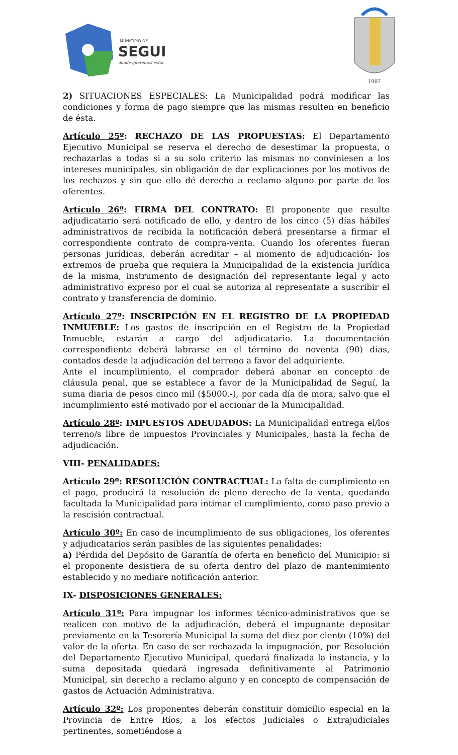MUNICIPIO DE
SEGUI
donde queremos estar
1907
2) SITUACIONES ESPECIALES: La Municipalidad podrá modificar las condiciones y forma de pago siempre que las mismas resulten en beneficio de ésta.
Artículo 25º: RECHAZO DE LAS PROPUESTAS: El Departamento Ejecutivo Municipal se reserva el derecho de desestimar la propuesta, o rechazarlas a todas si a su solo criterio las mismas no conviniesen a los intereses municipales, sin obligación de dar explicaciones por los motivos de los rechazos y sin que ello dé derecho a reclamo alguno por parte de los oferentes.
Artículo 26º: FIRMA DEL CONTRATO: El proponente que resulte adjudicatario será notificado de ello, y dentro de los cinco (5) días hábiles administrativos de recibida la notificación deberá presentarse a firmar el correspondiente contrato de compra-venta. Cuando los oferentes fueran personas jurídicas, deberán acreditar – al momento de adjudicación- los extremos de prueba que requiera la Municipalidad de la existencia jurídica de la misma, instrumento de designación del representante legal y acto administrativo expreso por el cual se autoriza al representate a suscribir el contrato y transferencia de dominio.
Artículo 27º: INSCRIPCIÓN EN EL REGISTRO DE LA PROPIEDAD INMUEBLE: Los gastos de inscripción en el Registro de la Propiedad Inmueble, estarán a cargo del adjudicatario. La documentación correspondiente deberá labrarse en el término de noventa (90) días, contados desde la adjudicación del terreno a favor del adquiriente.
Ante el incumplimiento, el comprador deberá abonar en concepto de cláusula penal, que se establece a favor de la Municipalidad de Seguí, la suma diaria de pesos cinco mil ($5000.-), por cada día de mora, salvo que el incumplimiento esté motivado por el accionar de la Municipalidad.
Artículo 28º: IMPUESTOS ADEUDADOS: La Municipalidad entrega el/los terreno/s libre de impuestos Provinciales y Municipales, hasta la fecha de adjudicación.
VIII- PENALIDADES:
Artículo 29º: RESOLUCIÓN CONTRACTUAL: La falta de cumplimiento en el pago, producirá la resolución de pleno derecho de la venta, quedando facultada la Municipalidad para intimar el cumplimiento, como paso previo a la rescisión contractual.
Artículo 30º: En caso de incumplimiento de sus obligaciones, los oferentes y adjudicatarios serán pasibles de las siguientes penalidades:
a) Pérdida del Depósito de Garantía de oferta en beneficio del Municipio: si el proponente desistiera de su oferta dentro del plazo de mantenimiento establecido y no mediare notificación anterior.
IX- DISPOSICIONES GENERALES:
Artículo 31º: Para impugnar los informes técnico-administrativos que se realicen con motivo de la adjudicación, deberá el impugnante depositar previamente en la Tesorería Municipal la suma del diez por ciento (10%) del valor de la oferta. En caso de ser rechazada la impugnación, por Resolución del Departamento Ejecutivo Municipal, quedará finalizada la instancia, y la suma depositada quedará ingresada definitivamente al Patrimonio Municipal, sin derecho a reclamo alguno y en concepto de compensación de gastos de Actuación Administrativa.
Artículo 32º: Los proponentes deberán constituir domicilio especial en la Provincia de Entre Ríos, a los efectos Judiciales o Extrajudiciales pertinentes, sometiéndose a